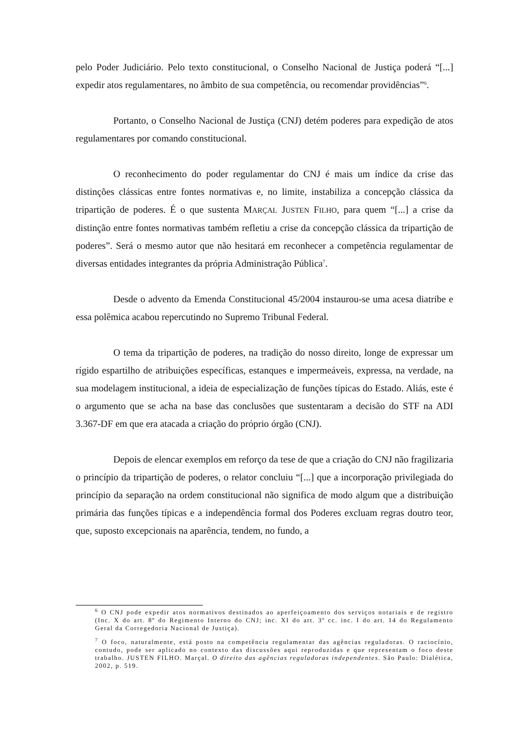pelo Poder Judiciário. Pelo texto constitucional, o Conselho Nacional de Justiça poderá “[...] expedir atos regulamentares, no âmbito de sua competência, ou recomendar providências”<sup>6</sup>.
Portanto, o Conselho Nacional de Justiça (CNJ) detém poderes para expedição de atos regulamentares por comando constitucional.
O reconhecimento do poder regulamentar do CNJ é mais um índice da crise das distinções clássicas entre fontes normativas e, no limite, instabiliza a concepção clássica da tripartição de poderes. É o que sustenta MARÇAL JUSTEN FILHO, para quem “[...] a crise da distinção entre fontes normativas também refletiu a crise da concepção clássica da tripartição de poderes”. Será o mesmo autor que não hesitará em reconhecer a competência regulamentar de diversas entidades integrantes da própria Administração Pública<sup>7</sup>.
Desde o advento da Emenda Constitucional 45/2004 instaurou-se uma acesa diatribe e essa polêmica acabou repercutindo no Supremo Tribunal Federal.
O tema da tripartição de poderes, na tradição do nosso direito, longe de expressar um rígido espartilho de atribuições específicas, estanques e impermeáveis, expressa, na verdade, na sua modelagem institucional, a ideia de especialização de funções típicas do Estado. Aliás, este é o argumento que se acha na base das conclusões que sustentaram a decisão do STF na ADI 3.367-DF em que era atacada a criação do próprio órgão (CNJ).
Depois de elencar exemplos em reforço da tese de que a criação do CNJ não fragilizaria o princípio da tripartição de poderes, o relator concluiu “[...] que a incorporação privilegiada do princípio da separação na ordem constitucional não significa de modo algum que a distribuição primária das funções típicas e a independência formal dos Poderes excluam regras doutro teor, que, suposto excepcionais na aparência, tendem, no fundo, a
<sup>6</sup> O CNJ pode expedir atos normativos destinados ao aperfeiçoamento dos serviços notariais e de registro (Inc. X do art. 8º do Regimento Interno do CNJ; inc. XI do art. 3º cc. inc. I do art. 14 do Regulamento Geral da Corregedoria Nacional de Justiça).
<sup>7</sup> O foco, naturalmente, está posto na competência regulamentar das agências reguladoras. O raciocínio, contudo, pode ser aplicado no contexto das discussões aqui reproduzidas e que representam o foco deste trabalho. JUSTEN FILHO. Marçal. O direito das agências reguladoras independentes. São Paulo: Dialética, 2002, p. 519.